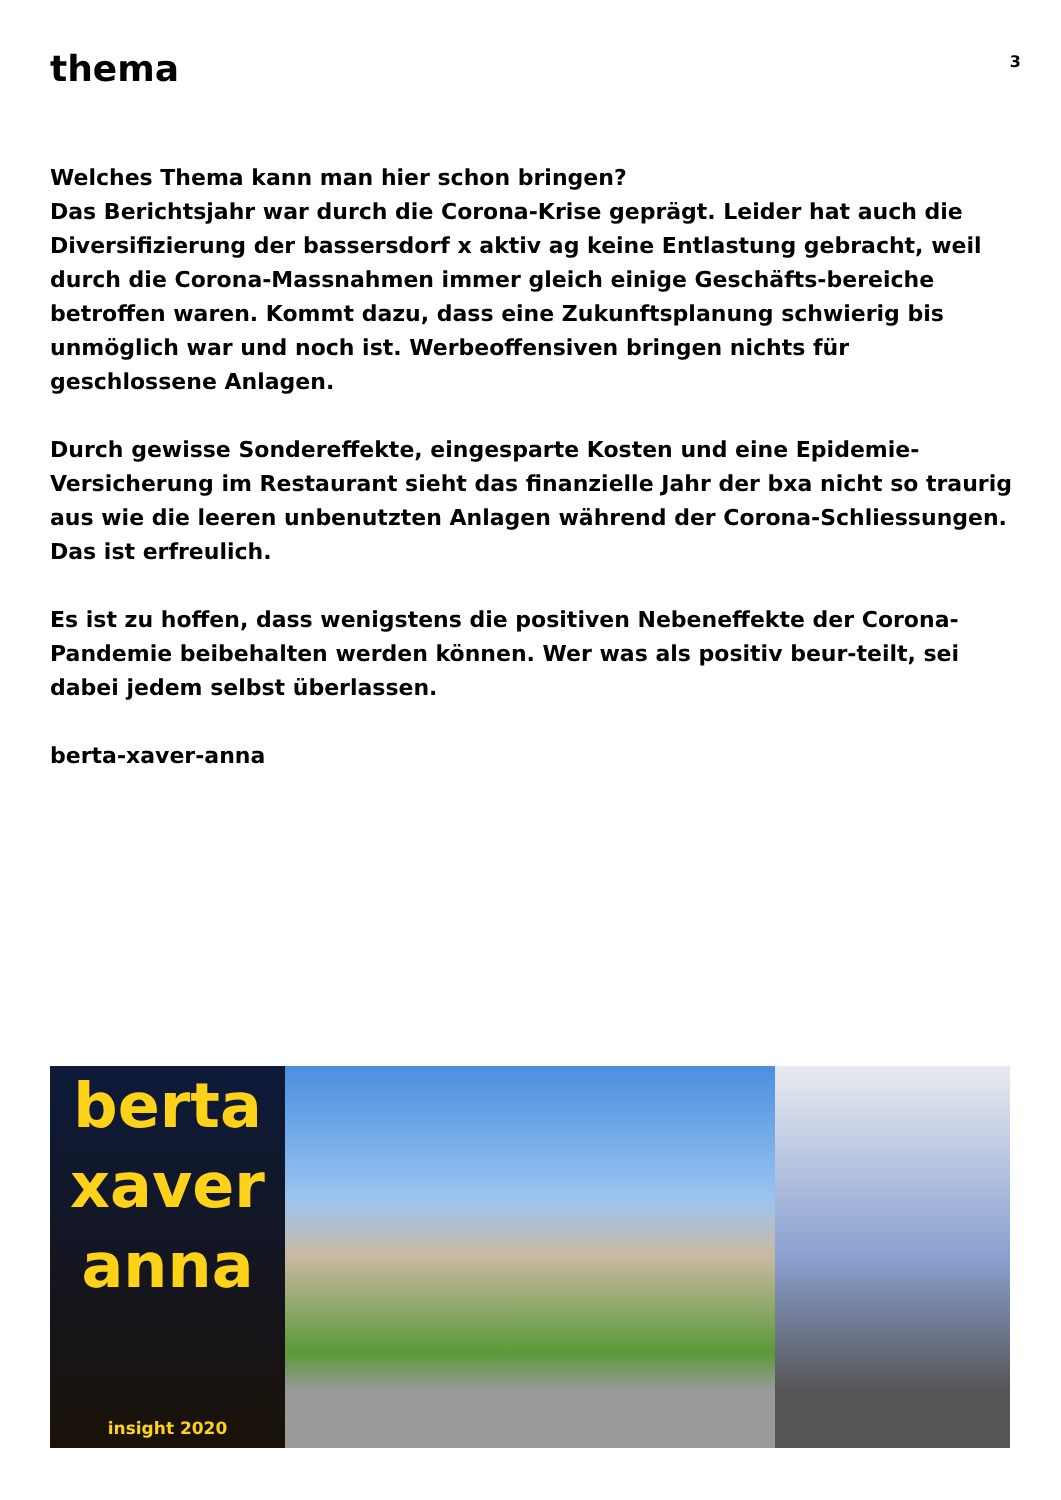thema
3
Welches Thema kann man hier schon bringen?
Das Berichtsjahr war durch die Corona-Krise geprägt. Leider hat auch die Diversifizierung der bassersdorf x aktiv ag keine Entlastung gebracht, weil durch die Corona-Massnahmen immer gleich einige Geschäfts-bereiche betroffen waren. Kommt dazu, dass eine Zukunftsplanung schwierig bis unmöglich war und noch ist. Werbeoffensiven bringen nichts für geschlossene Anlagen.
Durch gewisse Sondereffekte, eingesparte Kosten und eine Epidemie-Versicherung im Restaurant sieht das finanzielle Jahr der bxa nicht so traurig aus wie die leeren unbenutzten Anlagen während der Corona-Schliessungen. Das ist erfreulich.
Es ist zu hoffen, dass wenigstens die positiven Nebeneffekte der Corona-Pandemie beibehalten werden können. Wer was als positiv beur-teilt, sei dabei jedem selbst überlassen.
berta-xaver-anna
berta
xaver
anna
insight 2020